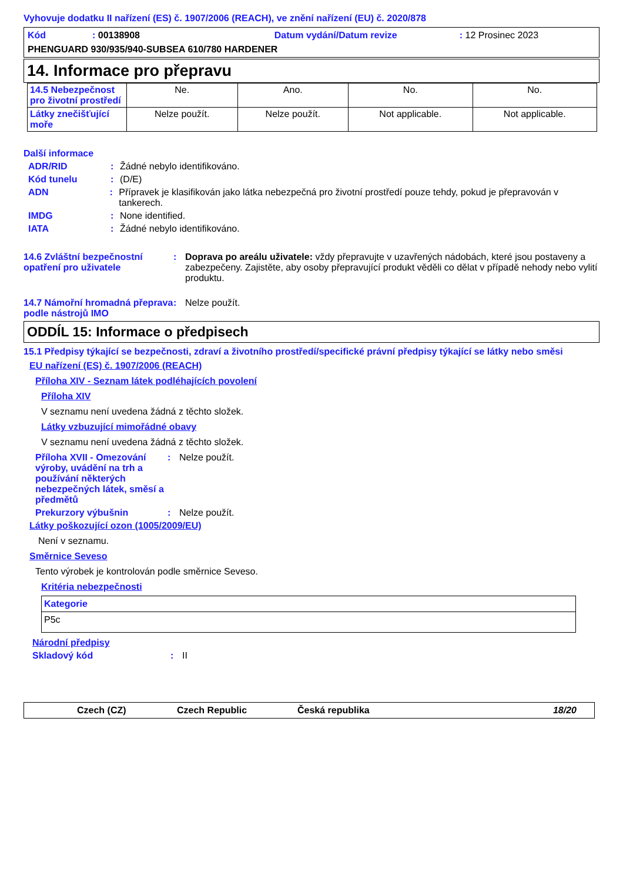Vyhovuje dodatku II nařízení (ES) č. 1907/2006 (REACH), ve znění nařízení (EU) č. 2020/878
Kód: 00138908 Datum vydání/Datum revize: 12 Prosinec 2023
PHENGUARD 930/935/940-SUBSEA 610/780 HARDENER
14. Informace pro přepravu
| 14.5 Nebezpečnost pro životní prostředí | Ne. | Ano. | No. | No. |
| Látky znečišťující moře | Nelze použít. | Nelze použít. | Not applicable. | Not applicable. |
Další informace
ADR/RID: Žádné nebylo identifikováno.
Kód tunelu: (D/E)
ADN: Přípravek je klasifikován jako látka nebezpečná pro životní prostředí pouze tehdy, pokud je přepravován v tankerech.
IMDG: None identified.
IATA: Žádné nebylo identifikováno.
14.6 Zvláštní bezpečnostní opatření pro uživatele: Doprava po areálu uživatele: vždy přepravujte v uzavřených nádobách, které jsou postaveny a zabezpečeny. Zajistěte, aby osoby přepravující produkt věděli co dělat v případě nehody nebo vylití produktu.
14.7 Námořní hromadná přeprava podle nástrojů IMO: Nelze použít.
ODDÍL 15: Informace o předpisech
15.1 Předpisy týkající se bezpečnosti, zdraví a životního prostředí/specifické právní předpisy týkající se látky nebo směsi
EU nařízení (ES) č. 1907/2006 (REACH)
Příloha XIV - Seznam látek podléhajících povolení
Příloha XIV
V seznamu není uvedena žádná z těchto složek.
Látky vzbuzující mimořádné obavy
V seznamu není uvedena žádná z těchto složek.
Příloha XVII - Omezování výroby, uvádění na trh a používání některých nebezpečných látek, směsí a předmětů: Nelze použít.
Prekurzory výbušnin: Nelze použít.
Látky poškozující ozon (1005/2009/EU)
Není v seznamu.
Směrnice Seveso
Tento výrobek je kontrolován podle směrnice Seveso.
Kritéria nebezpečnosti
| Kategorie |
| --- |
| P5c |
Národní předpisy
Skladový kód: II
Czech (CZ) Czech Republic Česká republika 18/20